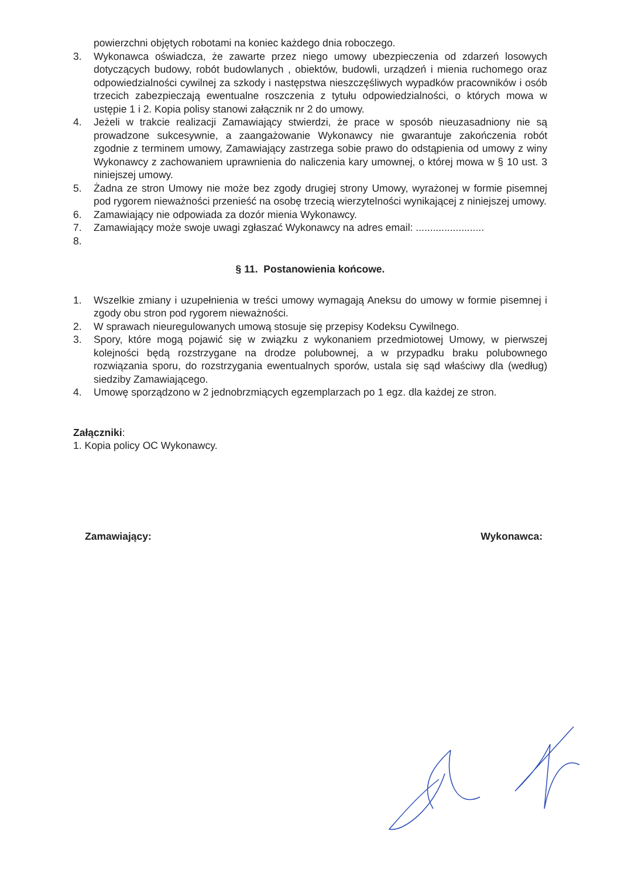powierzchni objętych robotami na koniec każdego dnia roboczego.
3. Wykonawca oświadcza, że zawarte przez niego umowy ubezpieczenia od zdarzeń losowych dotyczących budowy, robót budowlanych , obiektów, budowli, urządzeń i mienia ruchomego oraz odpowiedzialności cywilnej za szkody i następstwa nieszczęśliwych wypadków pracowników i osób trzecich zabezpieczają ewentualne roszczenia z tytułu odpowiedzialności, o których mowa w ustępie 1 i 2. Kopia polisy stanowi załącznik nr 2 do umowy.
4. Jeżeli w trakcie realizacji Zamawiający stwierdzi, że prace w sposób nieuzasadniony nie są prowadzone sukcesywnie, a zaangażowanie Wykonawcy nie gwarantuje zakończenia robót zgodnie z terminem umowy, Zamawiający zastrzega sobie prawo do odstąpienia od umowy z winy Wykonawcy z zachowaniem uprawnienia do naliczenia kary umownej, o której mowa w § 10 ust. 3 niniejszej umowy.
5. Żadna ze stron Umowy nie może bez zgody drugiej strony Umowy, wyrażonej w formie pisemnej pod rygorem nieważności przenieść na osobę trzecią wierzytelności wynikającej z niniejszej umowy.
6. Zamawiający nie odpowiada za dozór mienia Wykonawcy.
7. Zamawiający może swoje uwagi zgłaszać Wykonawcy na adres email: ........................
8.
§ 11. Postanowienia końcowe.
1. Wszelkie zmiany i uzupełnienia w treści umowy wymagają Aneksu do umowy w formie pisemnej i zgody obu stron pod rygorem nieważności.
2. W sprawach nieuregulowanych umową stosuje się przepisy Kodeksu Cywilnego.
3. Spory, które mogą pojawić się w związku z wykonaniem przedmiotowej Umowy, w pierwszej kolejności będą rozstrzygane na drodze polubownej, a w przypadku braku polubownego rozwiązania sporu, do rozstrzygania ewentualnych sporów, ustala się sąd właściwy dla (według) siedziby Zamawiającego.
4. Umowę sporządzono w 2 jednobrzmiących egzemplarzach po 1 egz. dla każdej ze stron.
Załączniki:
1. Kopia policy OC Wykonawcy.
Zamawiający: Wykonawca: